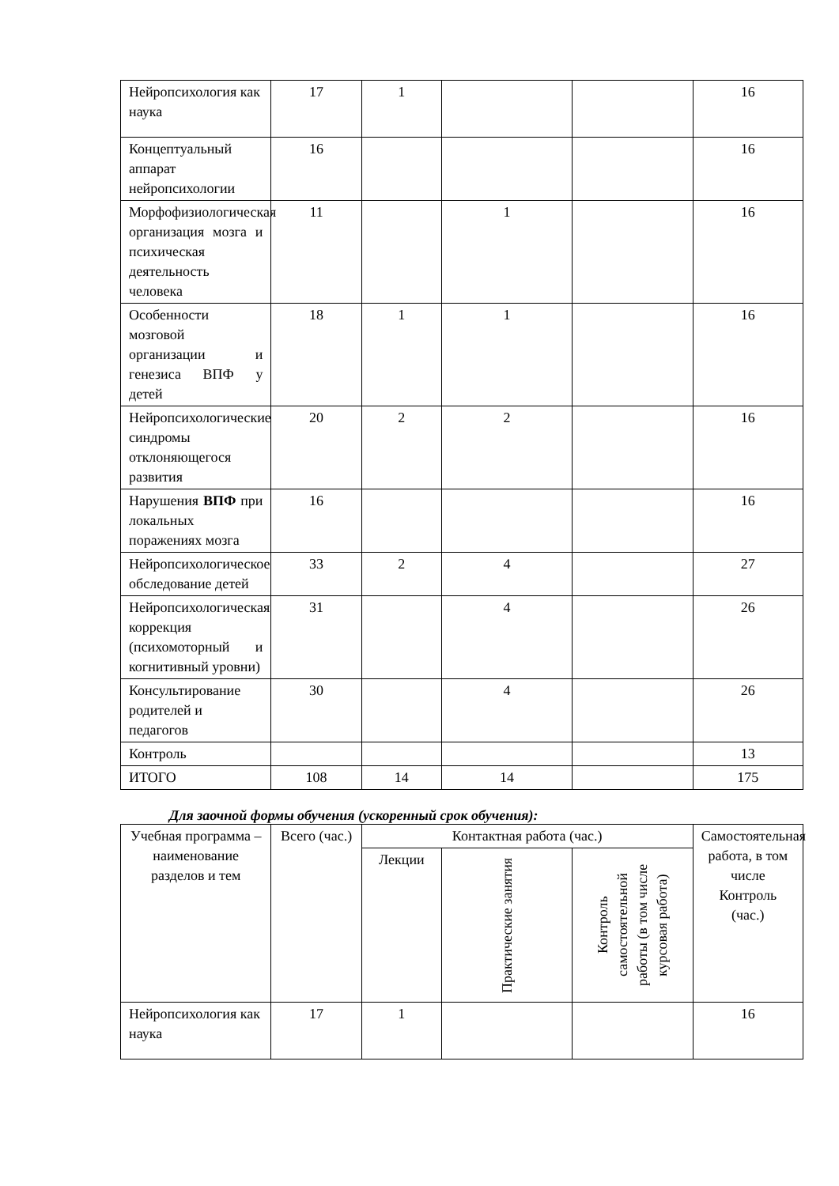| Нейропсихология как наука | 17 | 1 | | | 16 |
| Концептуальный аппарат нейропсихологии | 16 | | | | 16 |
| Морфофизиологическая организация мозга и психическая деятельность человека | 11 | | 1 | | 16 |
| Особенности мозговой организации и генезиса ВПФ у детей | 18 | 1 | 1 | | 16 |
| Нейропсихологические синдромы отклоняющегося развития | 20 | 2 | 2 | | 16 |
| Нарушения ВПФ при локальных поражениях мозга | 16 | | | | 16 |
| Нейропсихологическое обследование детей | 33 | 2 | 4 | | 27 |
| Нейропсихологическая коррекция (психомоторный и когнитивный уровни) | 31 | | 4 | | 26 |
| Консультирование родителей и педагогов | 30 | | 4 | | 26 |
| Контроль | | | | | 13 |
| ИТОГО | 108 | 14 | 14 | | 175 |
Для заочной формы обучения (ускоренный срок обучения):
| Учебная программа – наименование разделов и тем | Всего (час.) | Контактная работа (час.) | | | Самостоятельная работа, в том числе Контроль (час.) |
| --- | --- | --- | --- | --- | --- |
| | | Лекции | Практические занятия | Контроль самостоятельной работы (в том числе курсовая работа) | |
| Нейропсихология как наука | 17 | 1 | | | 16 |